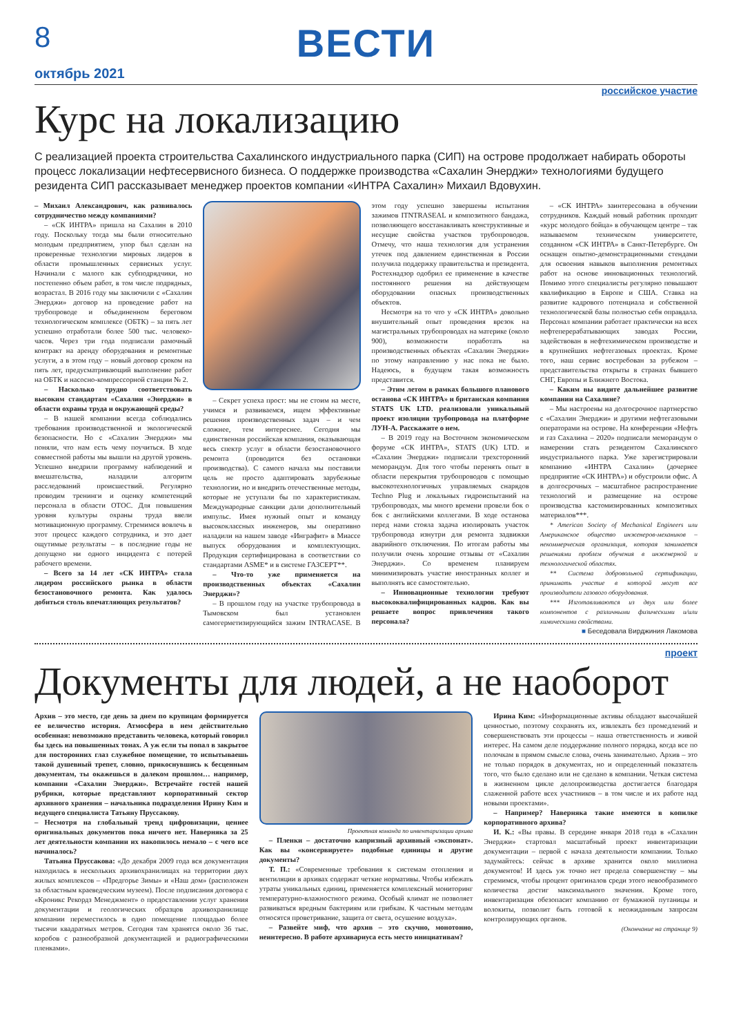8
ВЕСТИ
октябрь 2021
российское участие
Курс на локализацию
С реализацией проекта строительства Сахалинского индустриального парка (СИП) на острове продолжает набирать обороты процесс локализации нефтесервисного бизнеса. О поддержке производства «Сахалин Энерджи» технологиями будущего резидента СИП рассказывает менеджер проектов компании «ИНТРА Сахалин» Михаил Вдовухин.
– Михаил Александрович, как развивалось сотрудничество между компаниями?
– «СК ИНТРА» пришла на Сахалин в 2010 году. Поскольку тогда мы были относительно молодым предприятием, упор был сделан на проверенные технологии мировых лидеров в области промышленных сервисных услуг. Начинали с малого как субподрядчики, но постепенно объем работ, в том числе подрядных, возрастал. В 2016 году мы заключили с «Сахалин Энерджи» договор на проведение работ на трубопроводе и объединенном береговом технологическом комплексе (ОБТК) – за пять лет успешно отработали более 500 тыс. человеко-часов. Через три года подписали рамочный контракт на аренду оборудования и ремонтные услуги, а в этом году – новый договор сроком на пять лет, предусматривающий выполнение работ на ОБТК и насосно-компрессорной станции № 2.
– Насколько трудно соответствовать высоким стандартам «Сахалин «Энерджи» в области охраны труда и окружающей среды?
– В нашей компании всегда соблюдались требования производственной и экологической безопасности. Но с «Сахалин Энерджи» мы поняли, что нам есть чему поучиться. В ходе совместной работы мы вышли на другой уровень. Успешно внедрили программу наблюдений и вмешательства, наладили алгоритм расследований происшествий. Регулярно проводим тренинги и оценку компетенций персонала в области ОТОС. Для повышения уровня культуры охраны труда ввели мотивационную программу. Стремимся вовлечь в этот процесс каждого сотрудника, и это дает ощутимые результаты – в последние годы не допущено ни одного инцидента с потерей рабочего времени.
– Всего за 14 лет «СК ИНТРА» стала лидером российского рынка в области безостановочного ремонта. Как удалось добиться столь впечатляющих результатов?
– Секрет успеха прост: мы не стоим на месте, учимся и развиваемся, ищем эффективные решения производственных задач – и чем сложнее, тем интереснее. Сегодня мы единственная российская компания, оказывающая весь спектр услуг в области безостановочного ремонта (проводится без остановки производства). С самого начала мы поставили цель не просто адаптировать зарубежные технологии, но и внедрить отечественные методы, которые не уступали бы по характеристикам. Международные санкции дали дополнительный импульс. Имея нужный опыт и команду высококлассных инженеров, мы оперативно наладили на нашем заводе «Инграфит» в Миассе выпуск оборудования и комплектующих. Продукция сертифицирована в соответствии со стандартами ASME* и в системе ГАЗСЕРТ**.
– Что-то уже применяется на производственных объектах «Сахалин Энерджи»?
– В прошлом году на участке трубопровода в Тымовском был установлен самогерметизирующийся зажим INTRACASE. В этом году успешно завершены испытания зажимов ITNTRASEAL и композитного бандажа, позволяющего восстанавливать конструктивные и несущие свойства участков трубопроводов. Отмечу, что наша технология для устранения утечек под давлением единственная в России получила поддержку правительства и президента. Ростехнадзор одобрил ее применение в качестве постоянного решения на действующем оборудовании опасных производственных объектов.
Несмотря на то что у «СК ИНТРА» довольно внушительный опыт проведения врезок на магистральных трубопроводах на материке (около 900), возможности поработать на производственных объектах «Сахалин Энерджи» по этому направлению у нас пока не было. Надеюсь, в будущем такая возможность представится.
– Этим летом в рамках большого планового останова «СК ИНТРА» и британская компания STATS UK LTD. реализовали уникальный проект изоляции трубопровода на платформе ЛУН-А. Расскажите о нем.
– В 2019 году на Восточном экономическом форуме «СК ИНТРА», STATS (UK) LTD. и «Сахалин Энерджи» подписали трехсторонний меморандум. Для того чтобы перенять опыт в области перекрытия трубопроводов с помощью высокотехнологичных управляемых снарядов Techno Plug и локальных гидроиспытаний на трубопроводах, мы много времени провели бок о бок с английскими коллегами. В ходе останова перед нами стояла задача изолировать участок трубопровода изнутри для ремонта задвижки аварийного отключения. По итогам работы мы получили очень хорошие отзывы от «Сахалин Энерджи». Со временем планируем минимизировать участие иностранных коллег и выполнять все самостоятельно.
– Инновационные технологии требуют высококвалифицированных кадров. Как вы решаете вопрос привлечения такого персонала?
– «СК ИНТРА» заинтересована в обучении сотрудников. Каждый новый работник проходит «курс молодого бойца» в обучающем центре – так называемом техническом университете, созданном «СК ИНТРА» в Санкт-Петербурге. Он оснащен опытно-демонстрационными стендами для освоения навыков выполнения ремонтных работ на основе инновационных технологий. Помимо этого специалисты регулярно повышают квалификацию в Европе и США. Ставка на развитие кадрового потенциала и собственной технологической базы полностью себя оправдала. Персонал компании работает практически на всех нефтеперерабатывающих заводах России, задействован в нефтехимическом производстве и в крупнейших нефтегазовых проектах. Кроме того, наш сервис востребован за рубежом – представительства открыты в странах бывшего СНГ, Европы и Ближнего Востока.
– Каким вы видите дальнейшее развитие компании на Сахалине?
– Мы настроены на долгосрочное партнерство с «Сахалин Энерджи» и другими нефтегазовыми операторами на острове. На конференции «Нефть и газ Сахалина – 2020» подписали меморандум о намерении стать резидентом Сахалинского индустриального парка. Уже зарегистрировали компанию «ИНТРА Сахалин» (дочернее предприятие «СК ИНТРА») и обустроили офис. А в долгосрочных – масштабное распространение технологий и размещение на острове производства кастомизированных композитных материалов***.
* American Society of Mechanical Engineers или Американское общество инженеров-механиков – некоммерческая организация, которая занимается решениями проблем обучения в инженерной и технологической областях.
** Система добровольной сертификации, принимать участие в которой могут все производители газового оборудования.
*** Изготавливаются из двух или более компонентов с различными физическими и/или химическими свойствами.
■ Беседовала Вирджиния Лакомова
проект
Документы для людей, а не наоборот
Архив – это место, где день за днем по крупицам формируется ее величество история. Атмосфера в нем действительно особенная: невозможно представить человека, который говорил бы здесь на повышенных тонах. А уж если ты попал в закрытое для посторонних глаз служебное помещение, то испытываешь такой душевный трепет, словно, прикоснувшись к бесценным документам, ты окажешься в далеком прошлом… например, компании «Сахалин Энерджи». Встречайте гостей нашей рубрики, которые представляют корпоративный сектор архивного хранения – начальника подразделения Ирину Ким и ведущего специалиста Татьяну Пруссакову.
– Несмотря на глобальный тренд цифровизации, ценнее оригинальных документов пока ничего нет. Наверняка за 25 лет деятельности компании их накопилось немало – с чего все начиналось?
Татьяна Пруссакова: «До декабря 2009 года вся документация находилась в нескольких архивохранилищах на территории двух жилых комплексов – «Предгорье Зимы» и «Наш дом» (расположен за областным краеведческим музеем). После подписания договора с «Кроникс Рекордз Менеджмент» о предоставлении услуг хранения документации и геологических образцов архивохранилище компании переместилось в одно помещение площадью более тысячи квадратных метров. Сегодня там хранятся около 36 тыс. коробов с разнообразной документацией и радиографическими пленками».
Проектная команда по инвентаризации архива
– Пленки – достаточно капризный архивный «экспонат». Как вы «консервируете» подобные единицы и другие документы?
Т. П.: «Современные требования к системам отопления и вентиляции в архивах содержат четкие нормативы. Чтобы избежать утраты уникальных единиц, применяется комплексный мониторинг температурно-влажностного режима. Особый климат не позволяет развиваться вредным бактериям или грибкам. К частным методам относятся проветривание, защита от света, осушение воздуха».
– Развейте миф, что архив – это скучно, монотонно, неинтересно. В работе архивариуса есть место инициативам?
Ирина Ким: «Информационные активы обладают высочайшей ценностью, поэтому сохранять их, извлекать без промедлений и совершенствовать эти процессы – наша ответственность и живой интерес. На самом деле поддержание полного порядка, когда все по полочкам в прямом смысле слова, очень занимательно. Архив – это не только порядок в документах, но и определенный показатель того, что было сделано или не сделано в компании. Четкая система в жизненном цикле делопроизводства достигается благодаря слаженной работе всех участников – в том числе и их работе над новыми проектами».
– Например? Наверняка такие имеются в копилке корпоративного архива?
И. К.: «Вы правы. В середине января 2018 года в «Сахалин Энерджи» стартовал масштабный проект инвентаризации документации – первой с начала деятельности компании. Только задумайтесь: сейчас в архиве хранится около миллиона документов! И здесь уж точно нет предела совершенству – мы стремимся, чтобы процент оригиналов среди этого невообразимого количества достиг максимального значения. Кроме того, инвентаризация обезопасит компанию от бумажной путаницы и волокиты, позволит быть готовой к неожиданным запросам контролирующих органов.
(Окончание на странице 9)